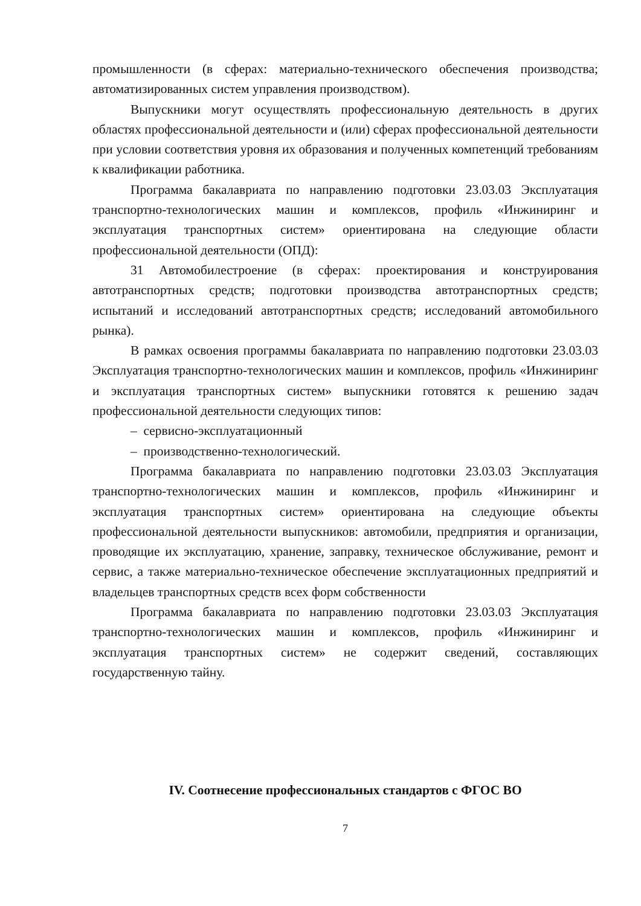промышленности (в сферах: материально-технического обеспечения производства; автоматизированных систем управления производством).
Выпускники могут осуществлять профессиональную деятельность в других областях профессиональной деятельности и (или) сферах профессиональной деятельности при условии соответствия уровня их образования и полученных компетенций требованиям к квалификации работника.
Программа бакалавриата по направлению подготовки 23.03.03 Эксплуатация транспортно-технологических машин и комплексов, профиль «Инжиниринг и эксплуатация транспортных систем» ориентирована на следующие области профессиональной деятельности (ОПД):
31 Автомобилестроение (в сферах: проектирования и конструирования автотранспортных средств; подготовки производства автотранспортных средств; испытаний и исследований автотранспортных средств; исследований автомобильного рынка).
В рамках освоения программы бакалавриата по направлению подготовки 23.03.03 Эксплуатация транспортно-технологических машин и комплексов, профиль «Инжиниринг и эксплуатация транспортных систем» выпускники готовятся к решению задач профессиональной деятельности следующих типов:
– сервисно-эксплуатационный
– производственно-технологический.
Программа бакалавриата по направлению подготовки 23.03.03 Эксплуатация транспортно-технологических машин и комплексов, профиль «Инжиниринг и эксплуатация транспортных систем» ориентирована на следующие объекты профессиональной деятельности выпускников: автомобили, предприятия и организации, проводящие их эксплуатацию, хранение, заправку, техническое обслуживание, ремонт и сервис, а также материально-техническое обеспечение эксплуатационных предприятий и владельцев транспортных средств всех форм собственности
Программа бакалавриата по направлению подготовки 23.03.03 Эксплуатация транспортно-технологических машин и комплексов, профиль «Инжиниринг и эксплуатация транспортных систем» не содержит сведений, составляющих государственную тайну.
IV. Соотнесение профессиональных стандартов с ФГОС ВО
7